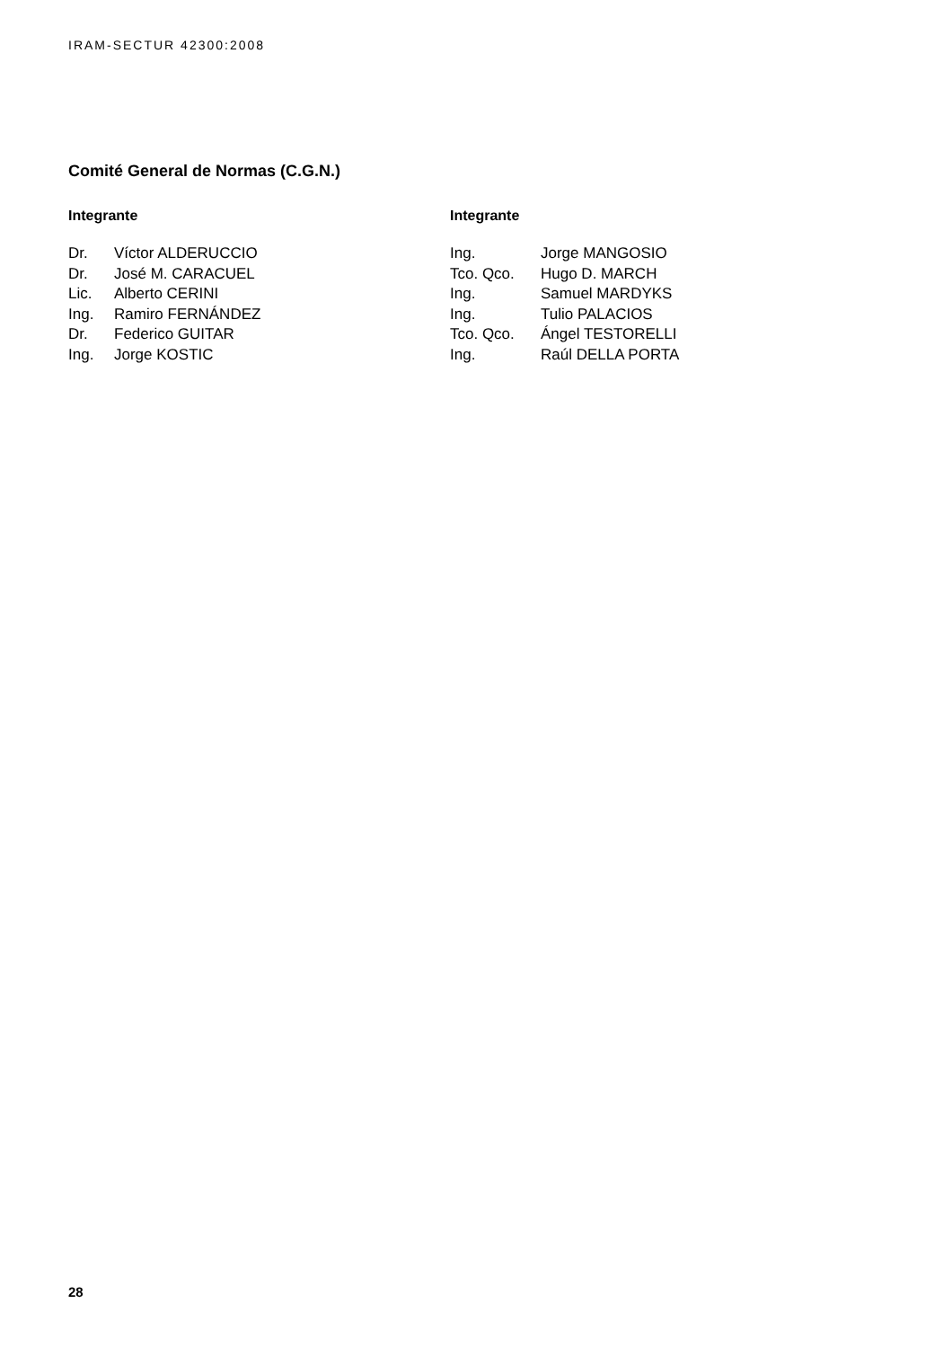IRAM-SECTUR 42300:2008
Comité General de Normas (C.G.N.)
Integrante
| Dr. | Víctor ALDERUCCIO |
| Dr. | José M. CARACUEL |
| Lic. | Alberto CERINI |
| Ing. | Ramiro FERNÁNDEZ |
| Dr. | Federico GUITAR |
| Ing. | Jorge KOSTIC |
Integrante
| Ing. | Jorge MANGOSIO |
| Tco. Qco. | Hugo D. MARCH |
| Ing. | Samuel MARDYKS |
| Ing. | Tulio PALACIOS |
| Tco. Qco. | Ángel TESTORELLI |
| Ing. | Raúl DELLA PORTA |
28